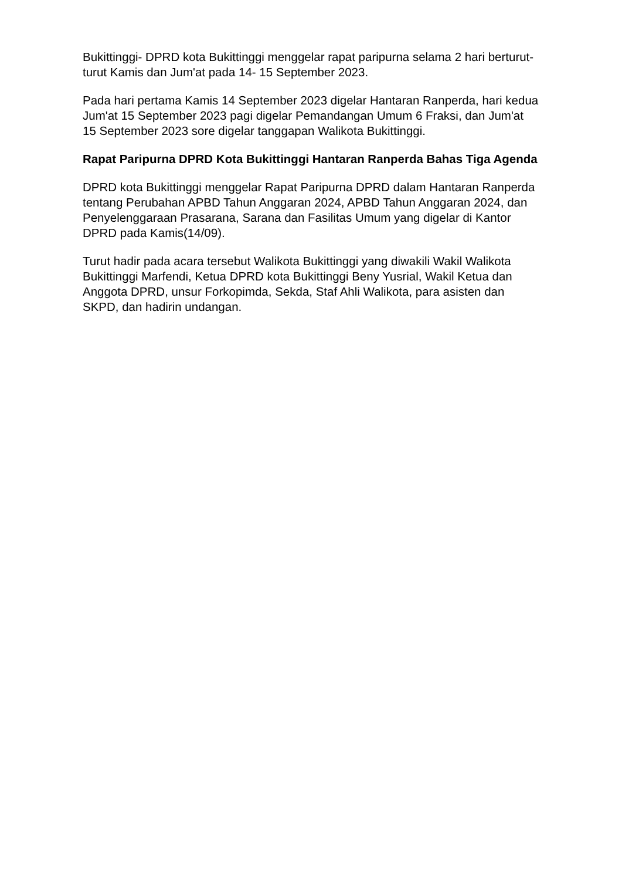Bukittinggi- DPRD kota Bukittinggi menggelar rapat paripurna selama 2 hari berturut-turut Kamis dan Jum'at pada 14- 15 September 2023.
Pada hari pertama Kamis 14 September 2023 digelar Hantaran Ranperda, hari kedua Jum'at 15 September 2023 pagi digelar Pemandangan Umum 6 Fraksi, dan Jum'at 15 September 2023 sore digelar tanggapan Walikota Bukittinggi.
Rapat Paripurna DPRD Kota Bukittinggi Hantaran Ranperda Bahas Tiga Agenda
DPRD kota Bukittinggi menggelar Rapat Paripurna DPRD dalam Hantaran Ranperda tentang Perubahan APBD Tahun Anggaran 2024, APBD Tahun Anggaran 2024, dan Penyelenggaraan Prasarana, Sarana dan Fasilitas Umum yang digelar di Kantor DPRD pada Kamis(14/09).
Turut hadir pada acara tersebut Walikota Bukittinggi yang diwakili Wakil Walikota Bukittinggi Marfendi, Ketua DPRD kota Bukittinggi Beny Yusrial, Wakil Ketua dan Anggota DPRD, unsur Forkopimda, Sekda, Staf Ahli Walikota, para asisten dan SKPD, dan hadirin undangan.